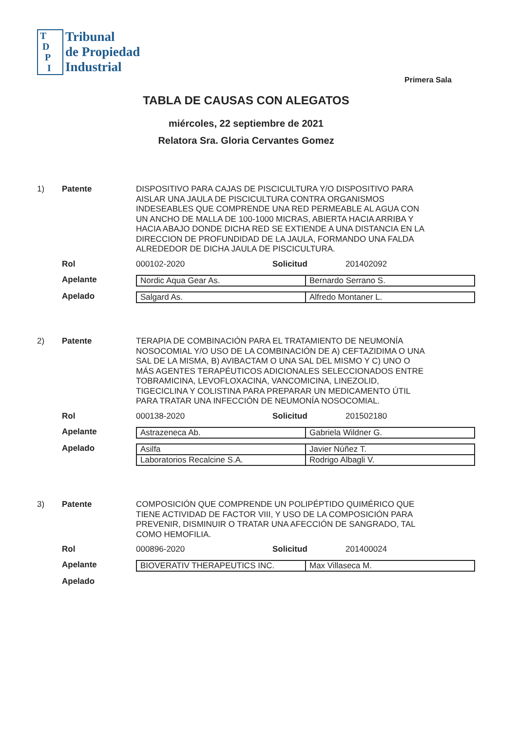T
D
P
I
Tribunal
de Propiedad
Industrial
Primera Sala
TABLA DE CAUSAS CON ALEGATOS
miércoles, 22 septiembre de 2021
Relatora Sra. Gloria Cervantes Gomez
1) Patente
DISPOSITIVO PARA CAJAS DE PISCICULTURA Y/O DISPOSITIVO PARA AISLAR UNA JAULA DE PISCICULTURA CONTRA ORGANISMOS INDESEABLES QUE COMPRENDE UNA RED PERMEABLE AL AGUA CON UN ANCHO DE MALLA DE 100-1000 MICRAS, ABIERTA HACIA ARRIBA Y HACIA ABAJO DONDE DICHA RED SE EXTIENDE A UNA DISTANCIA EN LA DIRECCION DE PROFUNDIDAD DE LA JAULA, FORMANDO UNA FALDA ALREDEDOR DE DICHA JAULA DE PISCICULTURA.
Rol 000102-2020 Solicitud 201402092
Apelante
| Nordic Aqua Gear As. | Bernardo Serrano S. |
Apelado
| Salgard As. | Alfredo Montaner L. |
2) Patente
TERAPIA DE COMBINACIÓN PARA EL TRATAMIENTO DE NEUMONÍA NOSOCOMIAL Y/O USO DE LA COMBINACIÓN DE A) CEFTAZIDIMA O UNA SAL DE LA MISMA, B) AVIBACTAM O UNA SAL DEL MISMO Y C) UNO O MÁS AGENTES TERAPÉUTICOS ADICIONALES SELECCIONADOS ENTRE TOBRAMICINA, LEVOFLOXACINA, VANCOMICINA, LINEZOLID, TIGECICLINA Y COLISTINA PARA PREPARAR UN MEDICAMENTO ÚTIL PARA TRATAR UNA INFECCIÓN DE NEUMONÍA NOSOCOMIAL.
Rol 000138-2020 Solicitud 201502180
Apelante
| Astrazeneca Ab. | Gabriela Wildner G. |
Apelado
| Asilfa | Javier Núñez T. |
| Laboratorios Recalcine S.A. | Rodrigo Albagli V. |
3) Patente
COMPOSICIÓN QUE COMPRENDE UN POLIPÉPTIDO QUIMÉRICO QUE TIENE ACTIVIDAD DE FACTOR VIII, Y USO DE LA COMPOSICIÓN PARA PREVENIR, DISMINUIR O TRATAR UNA AFECCIÓN DE SANGRADO, TAL COMO HEMOFILIA.
Rol 000896-2020 Solicitud 201400024
Apelante
| BIOVERATIV THERAPEUTICS INC. | Max Villaseca M. |
Apelado